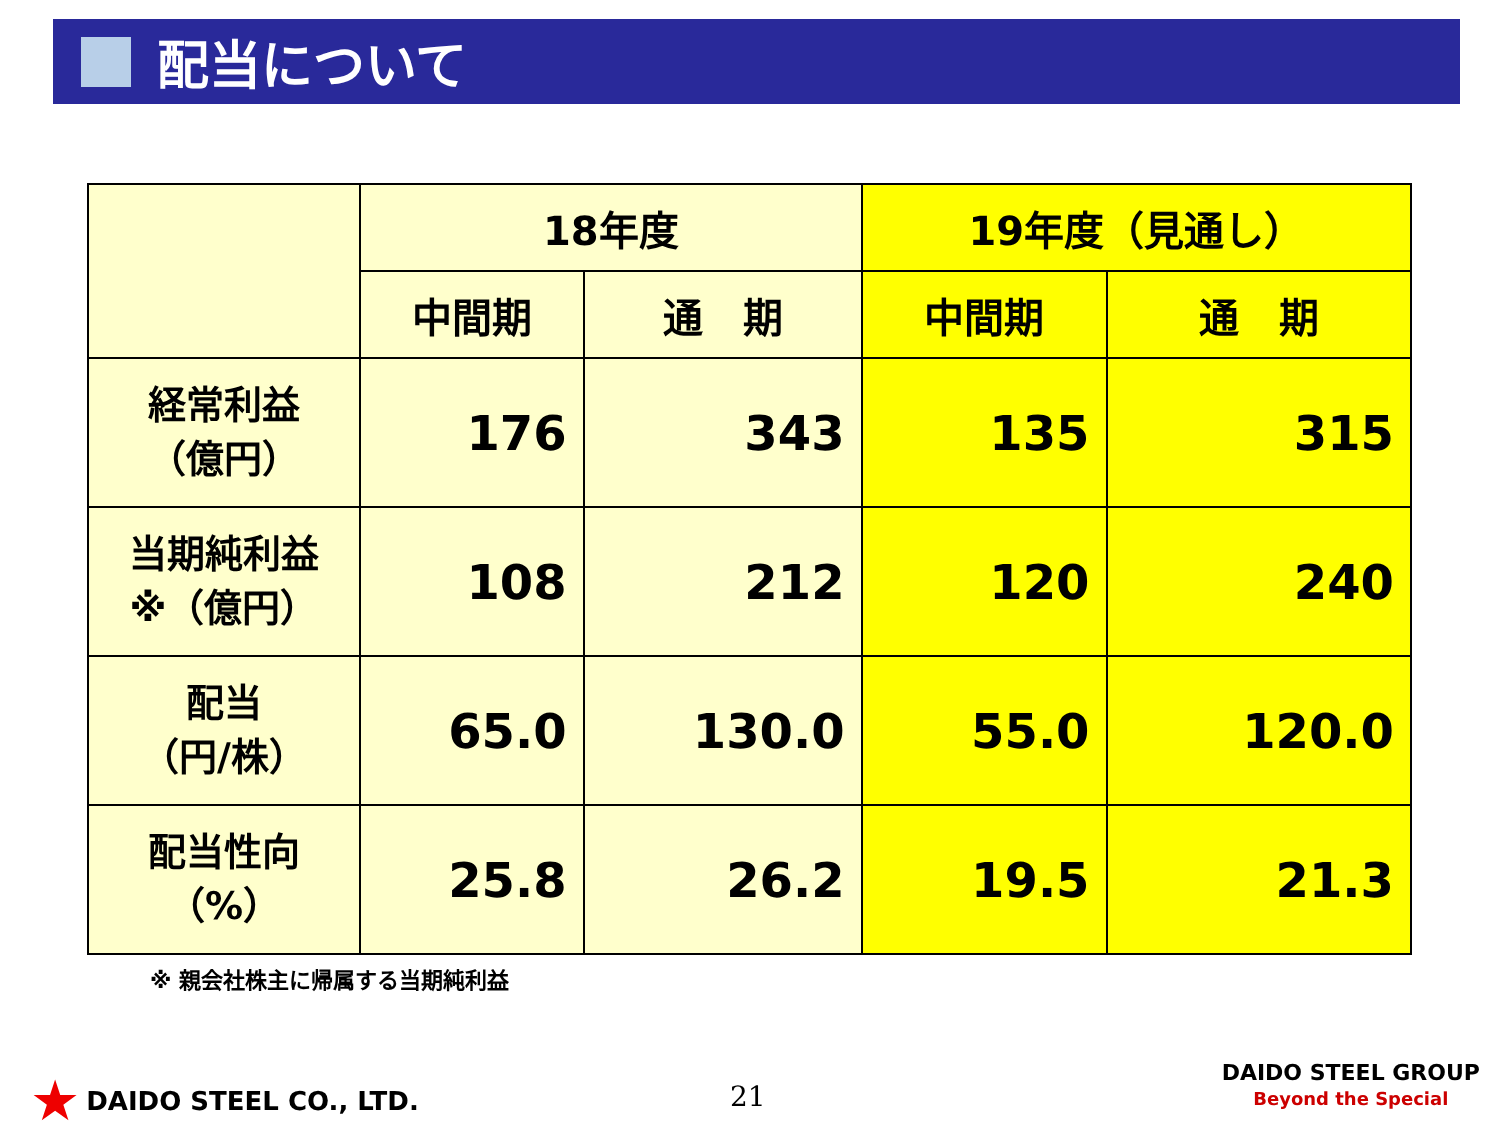配当について
| | 18年度 | | 19年度（見通し） | |
| --- | --- | --- | --- | --- |
| | 中間期 | 通 期 | 中間期 | 通 期 |
| 経常利益 （億円） | 176 | 343 | 135 | 315 |
| 当期純利益 ※（億円） | 108 | 212 | 120 | 240 |
| 配当 （円/株） | 65.0 | 130.0 | 55.0 | 120.0 |
| 配当性向 （%） | 25.8 | 26.2 | 19.5 | 21.3 |
※ 親会社株主に帰属する当期純利益
★ DAIDO STEEL CO., LTD. 21
DAIDO STEEL GROUP
Beyond the Special